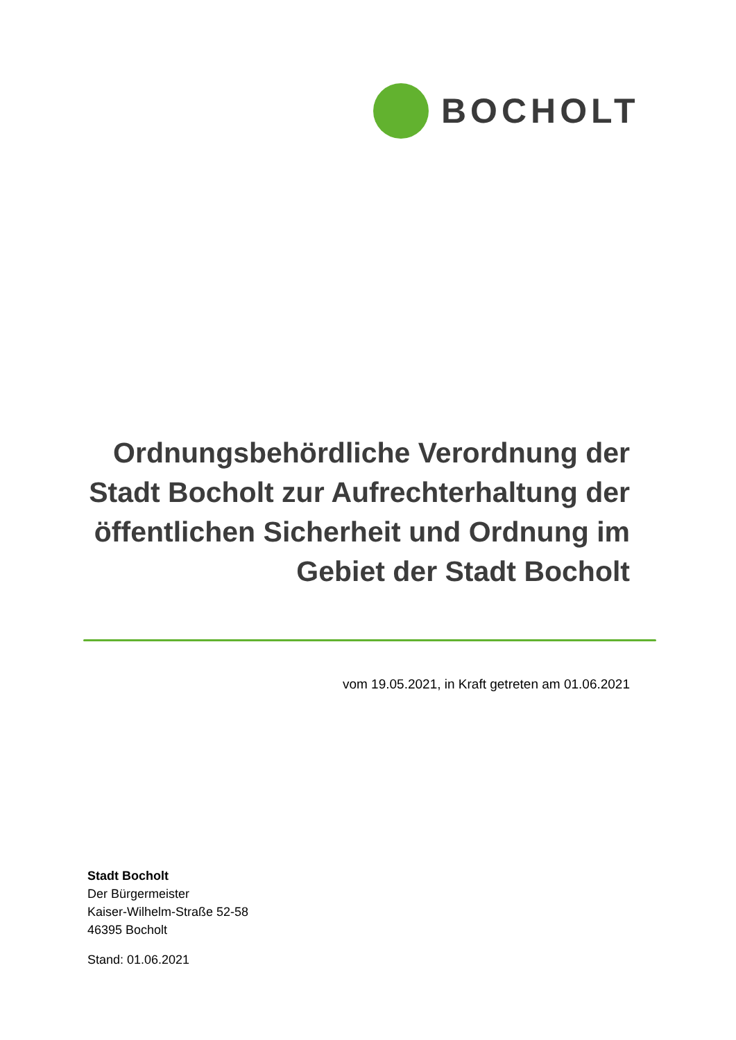BOCHOLT
Ordnungsbehördliche Verordnung der Stadt Bocholt zur Aufrechterhaltung der öffentlichen Sicherheit und Ordnung im Gebiet der Stadt Bocholt
vom 19.05.2021, in Kraft getreten am 01.06.2021
Stadt Bocholt
Der Bürgermeister
Kaiser-Wilhelm-Straße 52-58
46395 Bocholt
Stand: 01.06.2021